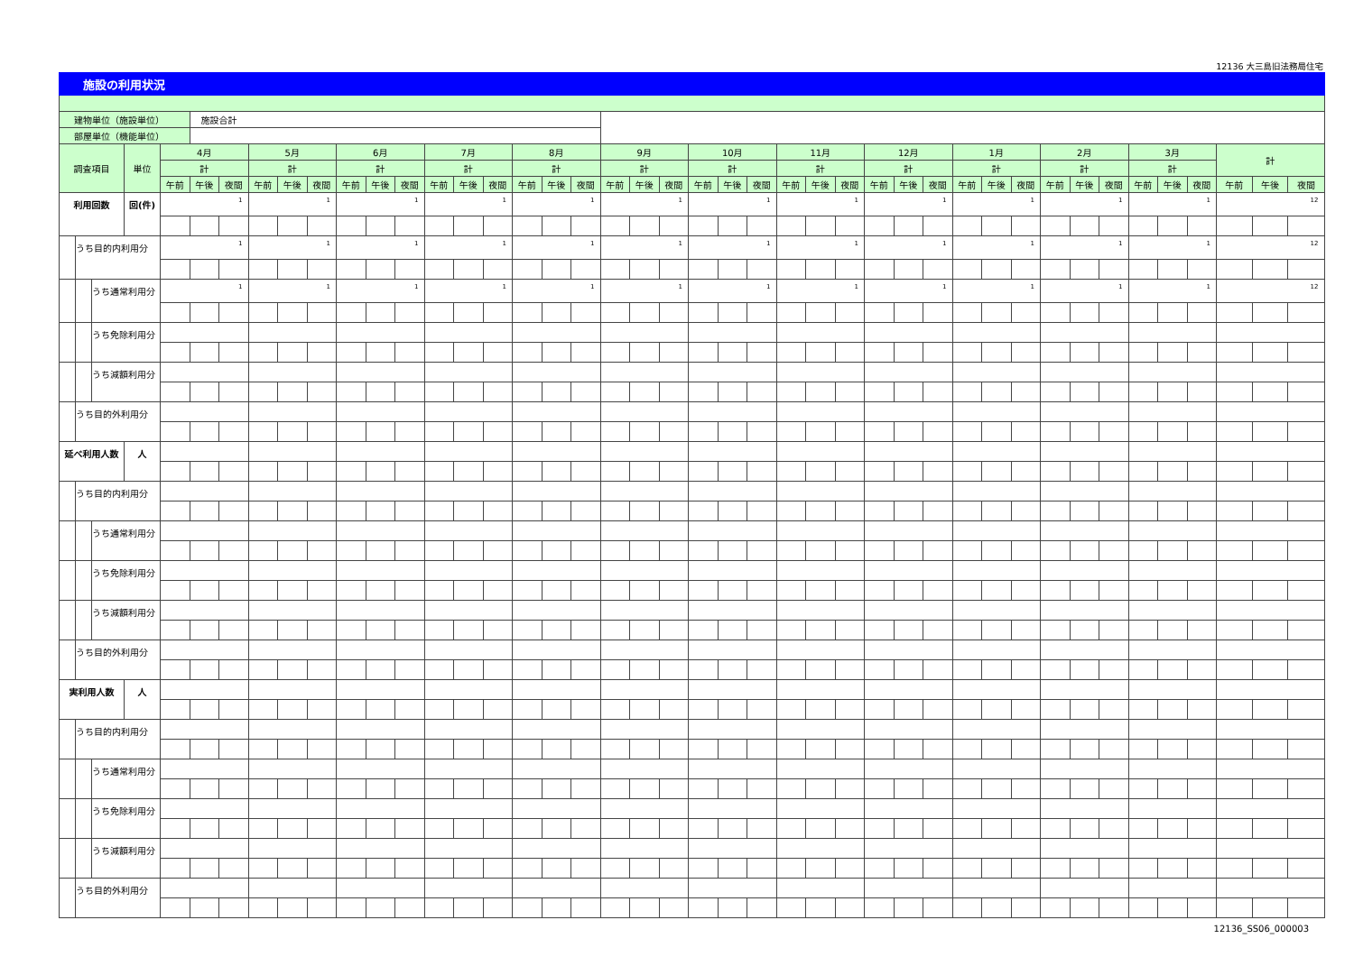12136 大三島旧法務局住宅
| 施設の利用状況 | | | | | | | | | | | | | | | | | | | | | | | | | | | | | | | | | | | | | | | | | | |
| 建物単位（施設単位） | | | | | 施設合計 | | | | | | | | | | | | | | | | | | | | | | | | | | | | | | | | | | | | | |
| 部屋単位（機能単位） | | | | | | | | | | | | | | | | | | | | | | | | | | | | | | | | | | | | | | | | | | |
| 調査項目 | | | 単位 | 4月 | | | 5月 | | | 6月 | | | 7月 | | | 8月 | | | 9月 | | | 10月 | | | 11月 | | | 12月 | | | 1月 | | | 2月 | | | 3月 | | | 計 | | |
| | | | | 計 | | | 計 | | | 計 | | | 計 | | | 計 | | | 計 | | | 計 | | | 計 | | | 計 | | | 計 | | | 計 | | | 計 | | | | | |
| | | | | 午前 | 午後 | 夜間 | 午前 | 午後 | 夜間 | 午前 | 午後 | 夜間 | 午前 | 午後 | 夜間 | 午前 | 午後 | 夜間 | 午前 | 午後 | 夜間 | 午前 | 午後 | 夜間 | 午前 | 午後 | 夜間 | 午前 | 午後 | 夜間 | 午前 | 午後 | 夜間 | 午前 | 午後 | 夜間 | 午前 | 午後 | 夜間 | 午前 | 午後 | 夜間 |
| 利用回数 | | | 回(件) | 1 | | | 1 | | | 1 | | | 1 | | | 1 | | | 1 | | | 1 | | | 1 | | | 1 | | | 1 | | | 1 | | | 1 | | | 12 | | |
| | うち目的内利用分 | | | 1 | | | 1 | | | 1 | | | 1 | | | 1 | | | 1 | | | 1 | | | 1 | | | 1 | | | 1 | | | 1 | | | 1 | | | 12 | | |
| | | うち通常利用分 | | 1 | | | 1 | | | 1 | | | 1 | | | 1 | | | 1 | | | 1 | | | 1 | | | 1 | | | 1 | | | 1 | | | 1 | | | 12 | | |
| | | うち免除利用分 | | | | | | | | | | | | | | | | | | | | | | | | | | | | | | | | | | | | | | | | |
| | | うち減額利用分 | | | | | | | | | | | | | | | | | | | | | | | | | | | | | | | | | | | | | | | | |
| | うち目的外利用分 | | | | | | | | | | | | | | | | | | | | | | | | | | | | | | | | | | | | | | | | | |
| 延べ利用人数 | | | 人 | | | | | | | | | | | | | | | | | | | | | | | | | | | | | | | | | | | | | | | |
| | うち目的内利用分 | | | | | | | | | | | | | | | | | | | | | | | | | | | | | | | | | | | | | | | | | |
| | | うち通常利用分 | | | | | | | | | | | | | | | | | | | | | | | | | | | | | | | | | | | | | | | | |
| | | うち免除利用分 | | | | | | | | | | | | | | | | | | | | | | | | | | | | | | | | | | | | | | | | |
| | | うち減額利用分 | | | | | | | | | | | | | | | | | | | | | | | | | | | | | | | | | | | | | | | | |
| | うち目的外利用分 | | | | | | | | | | | | | | | | | | | | | | | | | | | | | | | | | | | | | | | | | |
| 実利用人数 | | | 人 | | | | | | | | | | | | | | | | | | | | | | | | | | | | | | | | | | | | | | | |
| | うち目的内利用分 | | | | | | | | | | | | | | | | | | | | | | | | | | | | | | | | | | | | | | | | | |
| | | うち通常利用分 | | | | | | | | | | | | | | | | | | | | | | | | | | | | | | | | | | | | | | | | |
| | | うち免除利用分 | | | | | | | | | | | | | | | | | | | | | | | | | | | | | | | | | | | | | | | | |
| | | うち減額利用分 | | | | | | | | | | | | | | | | | | | | | | | | | | | | | | | | | | | | | | | | |
| | うち目的外利用分 | | | | | | | | | | | | | | | | | | | | | | | | | | | | | | | | | | | | | | | | | |
12136_SS06_000003